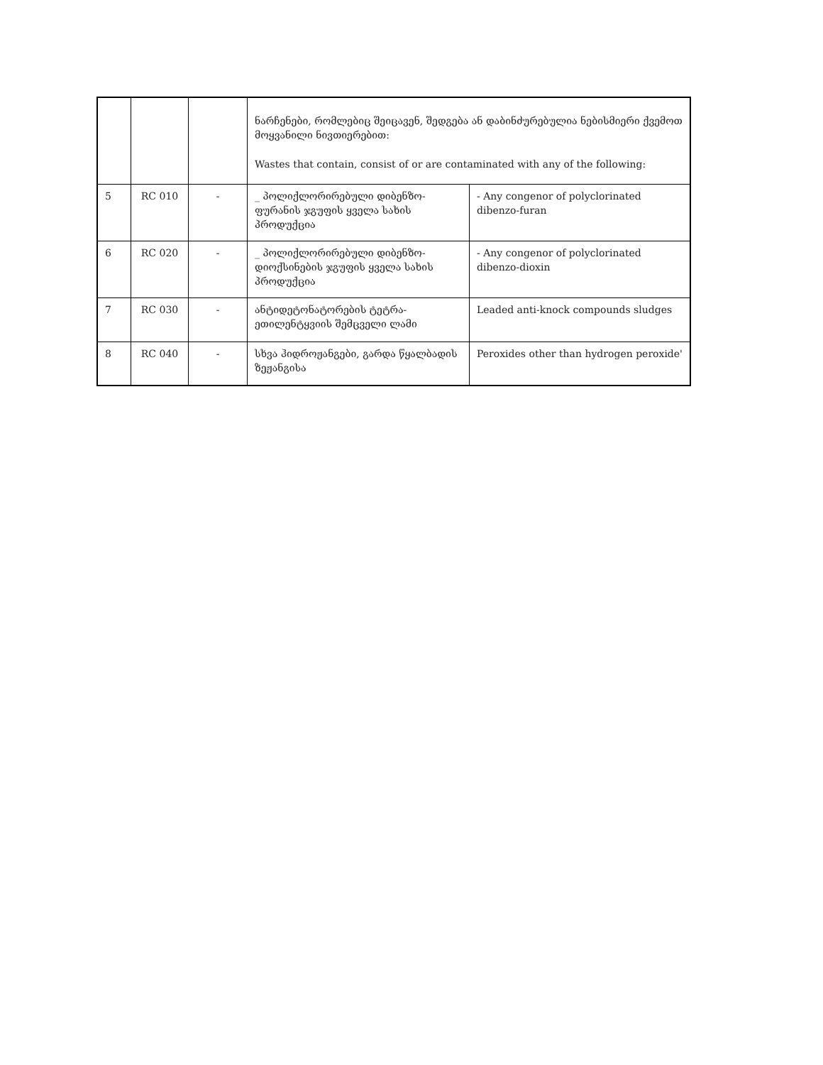| | | | ნარჩენები, რომლებიც შეიცავენ, შედგება ან დაბინძურებულია ნებისმიერი ქვემოთ მოყვანილი ნივთიერებით: Wastes that contain, consist of or are contaminated with any of the following: | |
| 5 | RC 010 | - | _ პოლიქლორირებული დიბენზო-ფურანის ჯგუფის ყველა სახის პროდუქცია | - Any congenor of polyclorinated dibenzo-furan |
| 6 | RC 020 | - | _ პოლიქლორირებული დიბენზო-დიოქსინების ჯგუფის ყველა სახის პროდუქცია | - Any congenor of polyclorinated dibenzo-dioxin |
| 7 | RC 030 | - | ანტიდეტონატორების ტეტრა-ეთილენტყვიის შემცველი ლამი | Leaded anti-knock compounds sludges |
| 8 | RC 040 | - | სხვა ჰიდროჟანგები, გარდა წყალბადის ზეჟანგისა | Peroxides other than hydrogen peroxide' |